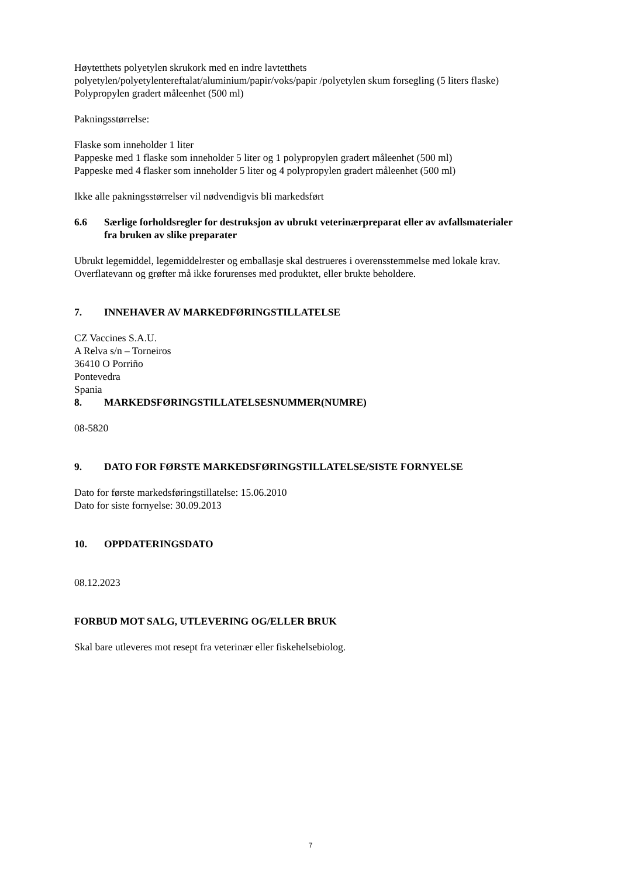Høytetthets polyetylen skrukork med en indre lavtetthets polyetylen/polyetylentereftalat/aluminium/papir/voks/papir /polyetylen skum forsegling (5 liters flaske)
Polypropylen gradert måleenhet (500 ml)
Pakningsstørrelse:
Flaske som inneholder 1 liter
Pappeske med 1 flaske som inneholder 5 liter og 1 polypropylen gradert måleenhet (500 ml)
Pappeske med 4 flasker som inneholder 5 liter og 4 polypropylen gradert måleenhet (500 ml)
Ikke alle pakningsstørrelser vil nødvendigvis bli markedsført
6.6 Særlige forholdsregler for destruksjon av ubrukt veterinærpreparat eller av avfallsmaterialer fra bruken av slike preparater
Ubrukt legemiddel, legemiddelrester og emballasje skal destrueres i overensstemmelse med lokale krav.
Overflatevann og grøfter må ikke forurenses med produktet, eller brukte beholdere.
7. INNEHAVER AV MARKEDFØRINGSTILLATELSE
CZ Vaccines S.A.U.
A Relva s/n – Torneiros
36410 O Porriño
Pontevedra
Spania
8. MARKEDSFØRINGSTILLATELSESNUMMER(NUMRE)
08-5820
9. DATO FOR FØRSTE MARKEDSFØRINGSTILLATELSE/SISTE FORNYELSE
Dato for første markedsføringstillatelse: 15.06.2010
Dato for siste fornyelse: 30.09.2013
10. OPPDATERINGSDATO
08.12.2023
FORBUD MOT SALG, UTLEVERING OG/ELLER BRUK
Skal bare utleveres mot resept fra veterinær eller fiskehelsebiolog.
7